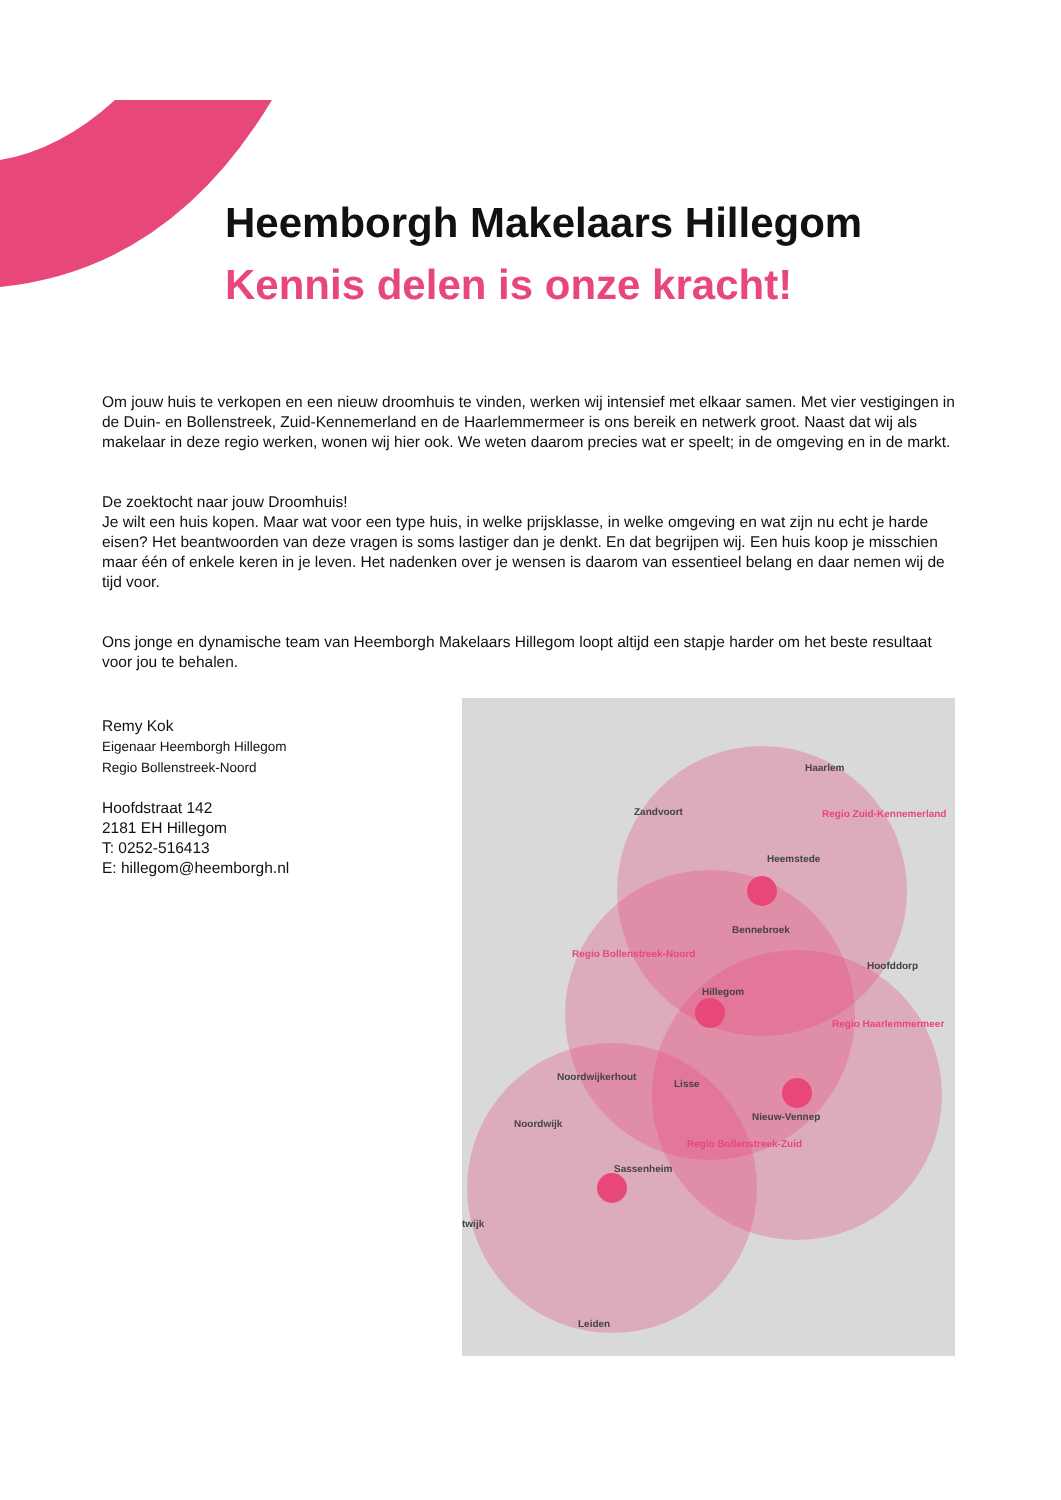Heemborgh Makelaars Hillegom
Kennis delen is onze kracht!
Om jouw huis te verkopen en een nieuw droomhuis te vinden, werken wij intensief met elkaar samen. Met vier vestigingen in de Duin- en Bollenstreek, Zuid-Kennemerland en de Haarlemmermeer is ons bereik en netwerk groot. Naast dat wij als makelaar in deze regio werken, wonen wij hier ook. We weten daarom precies wat er speelt; in de omgeving en in de markt.
De zoektocht naar jouw Droomhuis!
Je wilt een huis kopen. Maar wat voor een type huis, in welke prijsklasse, in welke omgeving en wat zijn nu echt je harde eisen? Het beantwoorden van deze vragen is soms lastiger dan je denkt. En dat begrijpen wij. Een huis koop je misschien maar één of enkele keren in je leven. Het nadenken over je wensen is daarom van essentieel belang en daar nemen wij de tijd voor.
Ons jonge en dynamische team van Heemborgh Makelaars Hillegom loopt altijd een stapje harder om het beste resultaat voor jou te behalen.
Remy Kok
Eigenaar Heemborgh Hillegom
Regio Bollenstreek-Noord
Hoofdstraat 142
2181 EH Hillegom
T: 0252-516413
E: hillegom@heemborgh.nl
Haarlem
Zandvoort
Heemstede
Bennebroek
Hoofddorp
Hillegom
Noordwijkerhout
Lisse
Nieuw-Vennep
Noordwijk
Sassenheim
twijk
Leiden
Regio Bollenstreek-Noord
Regio Zuid-Kennemerland
Regio Haarlemmermeer
Regio Bollenstreek-Zuid